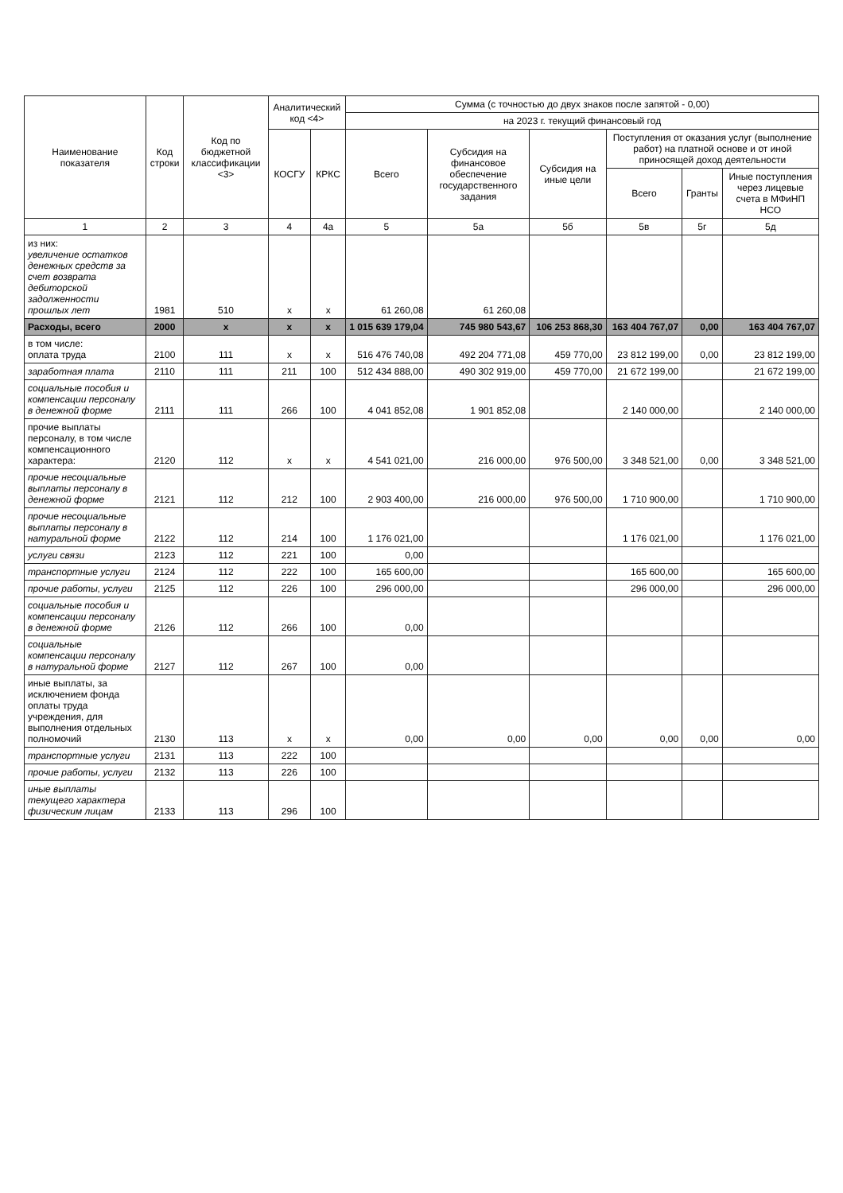| Наименование показателя | Код строки | Код по бюджетной классификации <3> | Аналитический код <4> | | Сумма (с точностью до двух знаков после запятой - 0,00) | | | | | |
| --- | --- | --- | --- | --- | --- | --- | --- | --- | --- | --- |
| | | | | | на 2023 г. текущий финансовый год | | | | | |
| | | | КОСГУ | КРКС | Всего | Субсидия на финансовое обеспечение государственного задания | Субсидия на иные цели | Поступления от оказания услуг (выполнение работ) на платной основе и от иной приносящей доход деятельности | | |
| | | | | | | | | Всего | Гранты | Иные поступления через лицевые счета в МФиНП НСО |
| 1 | 2 | 3 | 4 | 4а | 5 | 5а | 5б | 5в | 5г | 5д |
| из них: увеличение остатков денежных средств за счет возврата дебиторской задолженности прошлых лет | 1981 | 510 | x | x | 61 260,08 | 61 260,08 | | | | |
| Расходы, всего | 2000 | x | x | x | 1 015 639 179,04 | 745 980 543,67 | 106 253 868,30 | 163 404 767,07 | 0,00 | 163 404 767,07 |
| в том числе: оплата труда | 2100 | 111 | x | x | 516 476 740,08 | 492 204 771,08 | 459 770,00 | 23 812 199,00 | 0,00 | 23 812 199,00 |
| заработная плата | 2110 | 111 | 211 | 100 | 512 434 888,00 | 490 302 919,00 | 459 770,00 | 21 672 199,00 | | 21 672 199,00 |
| социальные пособия и компенсации персоналу в денежной форме | 2111 | 111 | 266 | 100 | 4 041 852,08 | 1 901 852,08 | | 2 140 000,00 | | 2 140 000,00 |
| прочие выплаты персоналу, в том числе компенсационного характера: | 2120 | 112 | x | x | 4 541 021,00 | 216 000,00 | 976 500,00 | 3 348 521,00 | 0,00 | 3 348 521,00 |
| прочие несоциальные выплаты персоналу в денежной форме | 2121 | 112 | 212 | 100 | 2 903 400,00 | 216 000,00 | 976 500,00 | 1 710 900,00 | | 1 710 900,00 |
| прочие несоциальные выплаты персоналу в натуральной форме | 2122 | 112 | 214 | 100 | 1 176 021,00 | | | 1 176 021,00 | | 1 176 021,00 |
| услуги связи | 2123 | 112 | 221 | 100 | 0,00 | | | | | |
| транспортные услуги | 2124 | 112 | 222 | 100 | 165 600,00 | | | 165 600,00 | | 165 600,00 |
| прочие работы, услуги | 2125 | 112 | 226 | 100 | 296 000,00 | | | 296 000,00 | | 296 000,00 |
| социальные пособия и компенсации персоналу в денежной форме | 2126 | 112 | 266 | 100 | 0,00 | | | | | |
| социальные компенсации персоналу в натуральной форме | 2127 | 112 | 267 | 100 | 0,00 | | | | | |
| иные выплаты, за исключением фонда оплаты труда учреждения, для выполнения отдельных полномочий | 2130 | 113 | x | x | 0,00 | 0,00 | 0,00 | 0,00 | 0,00 | 0,00 |
| транспортные услуги | 2131 | 113 | 222 | 100 | | | | | | |
| прочие работы, услуги | 2132 | 113 | 226 | 100 | | | | | | |
| иные выплаты текущего характера физическим лицам | 2133 | 113 | 296 | 100 | | | | | | |